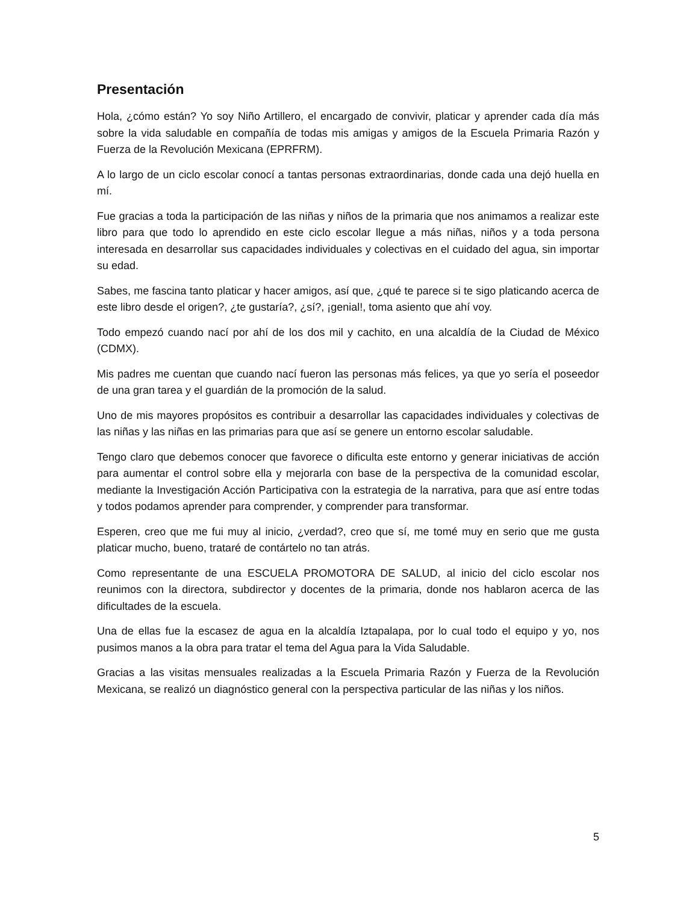Presentación
Hola, ¿cómo están? Yo soy Niño Artillero, el encargado de convivir, platicar y aprender cada día más sobre la vida saludable en compañía de todas mis amigas y amigos de la Escuela Primaria Razón y Fuerza de la Revolución Mexicana (EPRFRM).
A lo largo de un ciclo escolar conocí a tantas personas extraordinarias, donde cada una dejó huella en mí.
Fue gracias a toda la participación de las niñas y niños de la primaria que nos animamos a realizar este libro para que todo lo aprendido en este ciclo escolar llegue a más niñas, niños y a toda persona interesada en desarrollar sus capacidades individuales y colectivas en el cuidado del agua, sin importar su edad.
Sabes, me fascina tanto platicar y hacer amigos, así que, ¿qué te parece si te sigo platicando acerca de este libro desde el origen?, ¿te gustaría?, ¿sí?, ¡genial!, toma asiento que ahí voy.
Todo empezó cuando nací por ahí de los dos mil y cachito, en una alcaldía de la Ciudad de México (CDMX).
Mis padres me cuentan que cuando nací fueron las personas más felices, ya que yo sería el poseedor de una gran tarea y el guardián de la promoción de la salud.
Uno de mis mayores propósitos es contribuir a desarrollar las capacidades individuales y colectivas de las niñas y las niñas en las primarias para que así se genere un entorno escolar saludable.
Tengo claro que debemos conocer que favorece o dificulta este entorno y generar iniciativas de acción para aumentar el control sobre ella y mejorarla con base de la perspectiva de la comunidad escolar, mediante la Investigación Acción Participativa con la estrategia de la narrativa, para que así entre todas y todos podamos aprender para comprender, y comprender para transformar.
Esperen, creo que me fui muy al inicio, ¿verdad?, creo que sí, me tomé muy en serio que me gusta platicar mucho, bueno, trataré de contártelo no tan atrás.
Como representante de una ESCUELA PROMOTORA DE SALUD, al inicio del ciclo escolar nos reunimos con la directora, subdirector y docentes de la primaria, donde nos hablaron acerca de las dificultades de la escuela.
Una de ellas fue la escasez de agua en la alcaldía Iztapalapa, por lo cual todo el equipo y yo, nos pusimos manos a la obra para tratar el tema del Agua para la Vida Saludable.
Gracias a las visitas mensuales realizadas a la Escuela Primaria Razón y Fuerza de la Revolución Mexicana, se realizó un diagnóstico general con la perspectiva particular de las niñas y los niños.
5